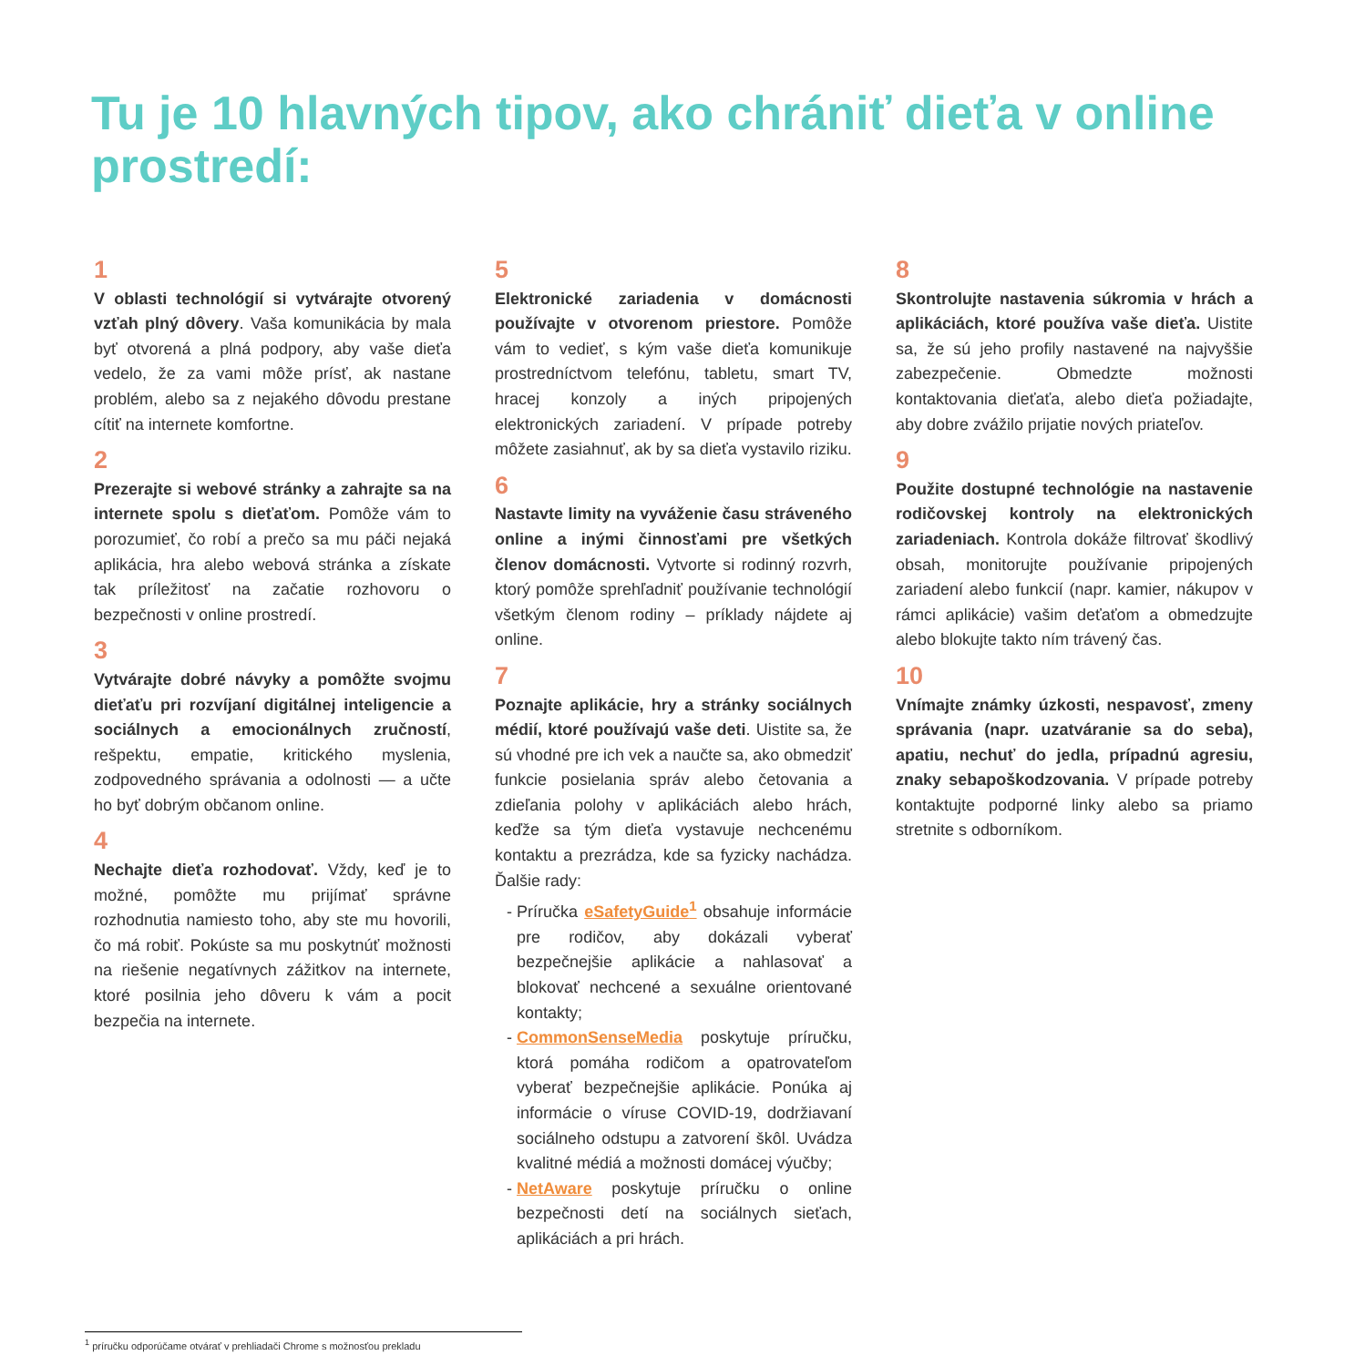Tu je 10 hlavných tipov, ako chrániť dieťa v online prostredí:
1
V oblasti technológií si vytvárajte otvorený vzťah plný dôvery. Vaša komunikácia by mala byť otvorená a plná podpory, aby vaše dieťa vedelo, že za vami môže prísť, ak nastane problém, alebo sa z nejakého dôvodu prestane cítiť na internete komfortne.
2
Prezerajte si webové stránky a zahrajte sa na internete spolu s dieťaťom. Pomôže vám to porozumieť, čo robí a prečo sa mu páči nejaká aplikácia, hra alebo webová stránka a získate tak príležitosť na začatie rozhovoru o bezpečnosti v online prostredí.
3
Vytvárajte dobré návyky a pomôžte svojmu dieťaťu pri rozvíjaní digitálnej inteligencie a sociálnych a emocionálnych zručností, rešpektu, empatie, kritického myslenia, zodpovedného správania a odolnosti — a učte ho byť dobrým občanom online.
4
Nechajte dieťa rozhodovať. Vždy, keď je to možné, pomôžte mu prijímať správne rozhodnutia namiesto toho, aby ste mu hovorili, čo má robiť. Pokúste sa mu poskytnúť možnosti na riešenie negatívnych zážitkov na internete, ktoré posilnia jeho dôveru k vám a pocit bezpečia na internete.
5
Elektronické zariadenia v domácnosti používajte v otvorenom priestore. Pomôže vám to vedieť, s kým vaše dieťa komunikuje prostredníctvom telefónu, tabletu, smart TV, hracej konzoly a iných pripojených elektronických zariadení. V prípade potreby môžete zasiahnuť, ak by sa dieťa vystavilo riziku.
6
Nastavte limity na vyváženie času stráveného online a inými činnosťami pre všetkých členov domácnosti. Vytvorte si rodinný rozvrh, ktorý pomôže sprehľadniť používanie technológií všetkým členom rodiny – príklady nájdete aj online.
7
Poznajte aplikácie, hry a stránky sociálnych médií, ktoré používajú vaše deti. Uistite sa, že sú vhodné pre ich vek a naučte sa, ako obmedziť funkcie posielania správ alebo četovania a zdieľania polohy v aplikáciách alebo hrách, keďže sa tým dieťa vystavuje nechcenému kontaktu a prezrádza, kde sa fyzicky nachádza. Ďalšie rady:
Príručka eSafetyGuide<sup>1</sup> obsahuje informácie pre rodičov, aby dokázali vyberať bezpečnejšie aplikácie a nahlasovať a blokovať nechcené a sexuálne orientované kontakty;
CommonSenseMedia poskytuje príručku, ktorá pomáha rodičom a opatrovateľom vyberať bezpečnejšie aplikácie. Ponúka aj informácie o víruse COVID-19, dodržiavaní sociálneho odstupu a zatvorení škôl. Uvádza kvalitné médiá a možnosti domácej výučby;
NetAware poskytuje príručku o online bezpečnosti detí na sociálnych sieťach, aplikáciách a pri hrách.
8
Skontrolujte nastavenia súkromia v hrách a aplikáciách, ktoré používa vaše dieťa. Uistite sa, že sú jeho profily nastavené na najvyššie zabezpečenie. Obmedzte možnosti kontaktovania dieťaťa, alebo dieťa požiadajte, aby dobre zvážilo prijatie nových priateľov.
9
Použite dostupné technológie na nastavenie rodičovskej kontroly na elektronických zariadeniach. Kontrola dokáže filtrovať škodlivý obsah, monitorujte používanie pripojených zariadení alebo funkcií (napr. kamier, nákupov v rámci aplikácie) vašim deťaťom a obmedzujte alebo blokujte takto ním trávený čas.
10
Vnímajte známky úzkosti, nespavosť, zmeny správania (napr. uzatváranie sa do seba), apatiu, nechuť do jedla, prípadnú agresiu, znaky sebapoškodzovania. V prípade potreby kontaktujte podporné linky alebo sa priamo stretnite s odborníkom.
<sup>1</sup> príručku odporúčame otvárať v prehliadači Chrome s možnosťou prekladu